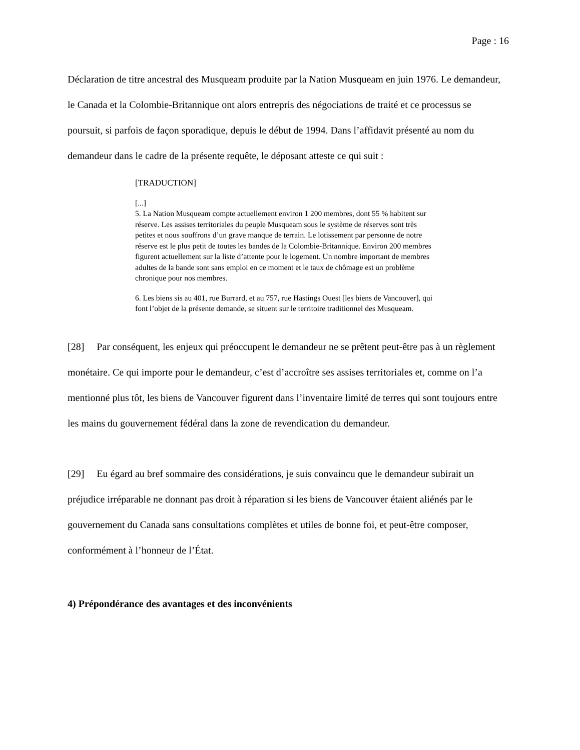Page : 16
Déclaration de titre ancestral des Musqueam produite par la Nation Musqueam en juin 1976. Le demandeur, le Canada et la Colombie-Britannique ont alors entrepris des négociations de traité et ce processus se poursuit, si parfois de façon sporadique, depuis le début de 1994. Dans l’affidavit présenté au nom du demandeur dans le cadre de la présente requête, le déposant atteste ce qui suit :
[TRADUCTION]
[...]
5. La Nation Musqueam compte actuellement environ 1 200 membres, dont 55 % habitent sur réserve. Les assises territoriales du peuple Musqueam sous le système de réserves sont très petites et nous souffrons d’un grave manque de terrain. Le lotissement par personne de notre réserve est le plus petit de toutes les bandes de la Colombie-Britannique. Environ 200 membres figurent actuellement sur la liste d’attente pour le logement. Un nombre important de membres adultes de la bande sont sans emploi en ce moment et le taux de chômage est un problème chronique pour nos membres.
6. Les biens sis au 401, rue Burrard, et au 757, rue Hastings Ouest [les biens de Vancouver], qui font l’objet de la présente demande, se situent sur le territoire traditionnel des Musqueam.
[28] Par conséquent, les enjeux qui préoccupent le demandeur ne se prêtent peut-être pas à un règlement monétaire. Ce qui importe pour le demandeur, c’est d’accroître ses assises territoriales et, comme on l’a mentionné plus tôt, les biens de Vancouver figurent dans l’inventaire limité de terres qui sont toujours entre les mains du gouvernement fédéral dans la zone de revendication du demandeur.
[29] Eu égard au bref sommaire des considérations, je suis convaincu que le demandeur subirait un préjudice irréparable ne donnant pas droit à réparation si les biens de Vancouver étaient aliénés par le gouvernement du Canada sans consultations complètes et utiles de bonne foi, et peut-être composer, conformément à l’honneur de l’État.
4) Prépondérance des avantages et des inconvénients